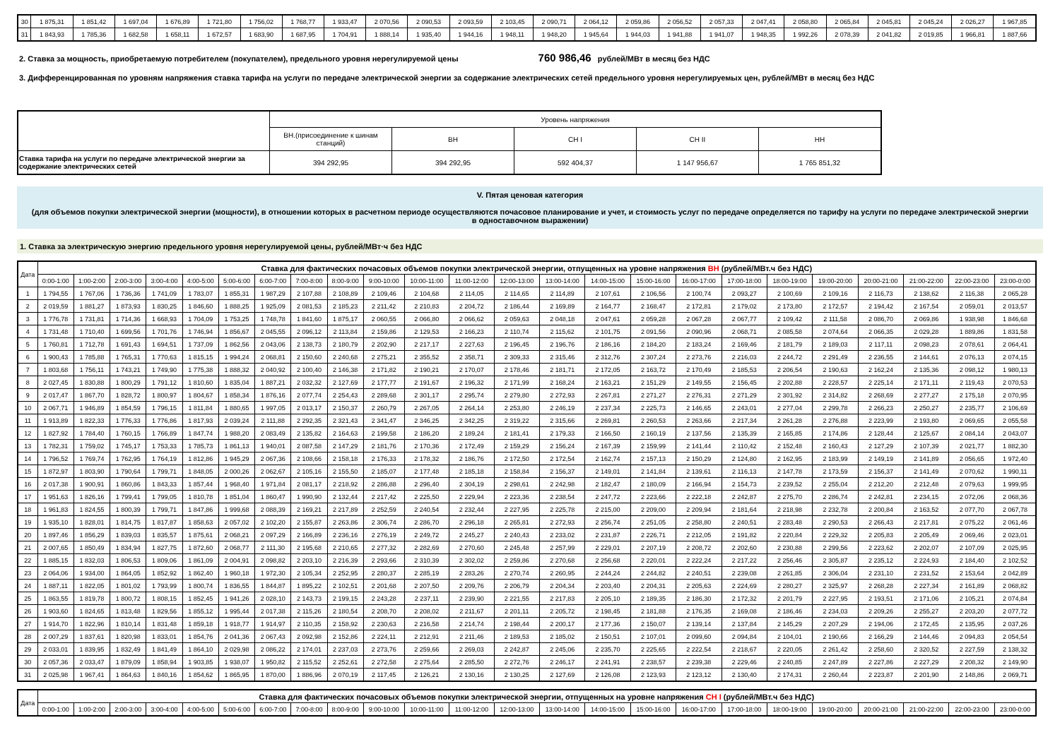| 30 | 1 875,31 | 1 851,42 | 1 697,04 | 1 676,89 | 1 721,80 | 1 756,02 | 1 768,77 | 1 933,47 | 2 070,56 | 2 090,53 | 2 093,59 | 2 103,45 | 2 090,71 | 2 064,12 | 2 059,86 | 2 056,52 | 2 057,33 | 2 047,41 | 2 058,80 | 2 065,84 | 2 045,81 | 2 045,24 | 2 026,27 | 1 967,85 |
| 31 | 1 843,93 | 1 785,36 | 1 682,58 | 1 658,11 | 1 672,57 | 1 683,90 | 1 687,95 | 1 704,91 | 1 888,14 | 1 935,40 | 1 944,16 | 1 948,11 | 1 948,20 | 1 945,64 | 1 944,03 | 1 941,88 | 1 941,07 | 1 948,35 | 1 992,26 | 2 078,39 | 2 041,82 | 2 019,85 | 1 966,81 | 1 887,66 |
2. Ставка за мощность, приобретаемую потребителем (покупателем), предельного уровня нерегулируемой цены 760 986,46 рублей/МВт в месяц без НДС
3. Дифференцированная по уровням напряжения ставка тарифа на услуги по передаче электрической энергии за содержание электрических сетей предельного уровня нерегулируемых цен, рублей/МВт в месяц без НДС
| | Уровень напряжения | | | | |
| | ВН.(присоединение к шинам станций) | ВН | СН I | СН II | НН |
| Ставка тарифа на услуги по передаче электрической энергии за содержание электрических сетей | 394 292,95 | 394 292,95 | 592 404,37 | 1 147 956,67 | 1 765 851,32 |
V. Пятая ценовая категория
(для объемов покупки электрической энергии (мощности), в отношении которых в расчетном периоде осуществляются почасовое планирование и учет, и стоимость услуг по передаче определяется по тарифу на услуги по передаче электрической энергии в одноставочном выражении)
1. Ставка за электрическую энергию предельного уровня нерегулируемой цены, рублей/МВт·ч без НДС
| Дата | Ставка для фактических почасовых объемов покупки электрической энергии, отпущенных на уровне напряжения ВН (рублей/МВт.ч без НДС) | | | | | | | | | | | | | | | | | | | | | | | |
| --- | --- | --- | --- | --- | --- | --- | --- | --- | --- | --- | --- | --- | --- | --- | --- | --- | --- | --- | --- | --- | --- | --- | --- | --- |
| | 0:00-1:00 | 1:00-2:00 | 2:00-3:00 | 3:00-4:00 | 4:00-5:00 | 5:00-6:00 | 6:00-7:00 | 7:00-8:00 | 8:00-9:00 | 9:00-10:00 | 10:00-11:00 | 11:00-12:00 | 12:00-13:00 | 13:00-14:00 | 14:00-15:00 | 15:00-16:00 | 16:00-17:00 | 17:00-18:00 | 18:00-19:00 | 19:00-20:00 | 20:00-21:00 | 21:00-22:00 | 22:00-23:00 | 23:00-0:00 |
| 1 | 1 794,55 | 1 767,06 | 1 736,36 | 1 741,09 | 1 783,07 | 1 855,31 | 1 987,29 | 2 107,88 | 2 108,89 | 2 109,46 | 2 104,68 | 2 114,05 | 2 114,65 | 2 114,89 | 2 107,61 | 2 106,56 | 2 100,74 | 2 093,27 | 2 100,69 | 2 109,16 | 2 116,73 | 2 138,62 | 2 116,38 | 2 065,28 |
| 2 | 2 019,59 | 1 881,27 | 1 873,93 | 1 830,25 | 1 846,60 | 1 888,25 | 1 925,09 | 2 081,53 | 2 185,23 | 2 211,42 | 2 210,83 | 2 204,72 | 2 186,44 | 2 169,89 | 2 164,77 | 2 168,47 | 2 172,81 | 2 179,02 | 2 173,80 | 2 172,57 | 2 194,42 | 2 167,54 | 2 059,01 | 2 013,57 |
| 3 | 1 776,78 | 1 731,81 | 1 714,36 | 1 668,93 | 1 704,09 | 1 753,25 | 1 748,78 | 1 841,60 | 1 875,17 | 2 060,55 | 2 066,80 | 2 066,62 | 2 059,63 | 2 048,18 | 2 047,61 | 2 059,28 | 2 067,28 | 2 067,77 | 2 109,42 | 2 111,58 | 2 086,70 | 2 069,86 | 1 938,98 | 1 846,68 |
| 4 | 1 731,48 | 1 710,40 | 1 699,56 | 1 701,76 | 1 746,94 | 1 856,67 | 2 045,55 | 2 096,12 | 2 113,84 | 2 159,86 | 2 129,53 | 2 166,23 | 2 110,74 | 2 115,62 | 2 101,75 | 2 091,56 | 2 090,96 | 2 068,71 | 2 085,58 | 2 074,64 | 2 066,35 | 2 029,28 | 1 889,86 | 1 831,58 |
| 5 | 1 760,81 | 1 712,78 | 1 691,43 | 1 694,51 | 1 737,09 | 1 862,56 | 2 043,06 | 2 138,73 | 2 180,79 | 2 202,90 | 2 217,17 | 2 227,63 | 2 196,45 | 2 196,76 | 2 186,16 | 2 184,20 | 2 183,24 | 2 169,46 | 2 181,79 | 2 189,03 | 2 117,11 | 2 098,23 | 2 078,61 | 2 064,41 |
| 6 | 1 900,43 | 1 785,88 | 1 765,31 | 1 770,63 | 1 815,15 | 1 994,24 | 2 068,81 | 2 150,60 | 2 240,68 | 2 275,21 | 2 355,52 | 2 358,71 | 2 309,33 | 2 315,46 | 2 312,76 | 2 307,24 | 2 273,76 | 2 216,03 | 2 244,72 | 2 291,49 | 2 236,55 | 2 144,61 | 2 076,13 | 2 074,15 |
| 7 | 1 803,68 | 1 756,11 | 1 743,21 | 1 749,90 | 1 775,38 | 1 888,32 | 2 040,92 | 2 100,40 | 2 146,38 | 2 171,82 | 2 190,21 | 2 170,07 | 2 178,46 | 2 181,71 | 2 172,05 | 2 163,72 | 2 170,49 | 2 185,53 | 2 206,54 | 2 190,63 | 2 162,24 | 2 135,36 | 2 098,12 | 1 980,13 |
| 8 | 2 027,45 | 1 830,88 | 1 800,29 | 1 791,12 | 1 810,60 | 1 835,04 | 1 887,21 | 2 032,32 | 2 127,69 | 2 177,77 | 2 191,67 | 2 196,32 | 2 171,99 | 2 168,24 | 2 163,21 | 2 151,29 | 2 149,55 | 2 156,45 | 2 202,88 | 2 228,57 | 2 225,14 | 2 171,11 | 2 119,43 | 2 070,53 |
| 9 | 2 017,47 | 1 867,70 | 1 828,72 | 1 800,97 | 1 804,67 | 1 858,34 | 1 876,16 | 2 077,74 | 2 254,43 | 2 289,68 | 2 301,17 | 2 295,74 | 2 279,80 | 2 272,93 | 2 267,81 | 2 271,27 | 2 276,31 | 2 271,29 | 2 301,92 | 2 314,82 | 2 268,69 | 2 277,27 | 2 175,18 | 2 070,95 |
| 10 | 2 067,71 | 1 946,89 | 1 854,59 | 1 796,15 | 1 811,84 | 1 880,65 | 1 997,05 | 2 013,17 | 2 150,37 | 2 260,79 | 2 267,05 | 2 264,14 | 2 253,80 | 2 246,19 | 2 237,34 | 2 225,73 | 2 146,65 | 2 243,01 | 2 277,04 | 2 299,78 | 2 266,23 | 2 250,27 | 2 235,77 | 2 106,69 |
| 11 | 1 913,89 | 1 822,33 | 1 776,33 | 1 776,86 | 1 817,93 | 2 039,24 | 2 111,88 | 2 292,35 | 2 321,43 | 2 341,47 | 2 346,25 | 2 342,25 | 2 319,22 | 2 315,66 | 2 269,81 | 2 260,53 | 2 263,66 | 2 217,34 | 2 261,28 | 2 276,88 | 2 223,99 | 2 193,80 | 2 069,65 | 2 055,58 |
| 12 | 1 827,92 | 1 784,40 | 1 760,15 | 1 766,89 | 1 847,74 | 1 988,20 | 2 083,49 | 2 135,82 | 2 164,63 | 2 199,58 | 2 186,20 | 2 189,24 | 2 181,41 | 2 179,33 | 2 166,50 | 2 160,19 | 2 137,56 | 2 135,39 | 2 165,85 | 2 174,86 | 2 128,44 | 2 125,67 | 2 084,14 | 2 043,07 |
| 13 | 1 782,31 | 1 759,02 | 1 745,17 | 1 753,33 | 1 785,73 | 1 861,13 | 1 940,01 | 2 087,58 | 2 147,29 | 2 181,76 | 2 170,36 | 2 172,49 | 2 159,29 | 2 156,24 | 2 167,39 | 2 159,99 | 2 141,44 | 2 110,42 | 2 152,48 | 2 160,43 | 2 127,29 | 2 107,39 | 2 021,77 | 1 882,30 |
| 14 | 1 796,52 | 1 769,74 | 1 762,95 | 1 764,19 | 1 812,86 | 1 945,29 | 2 067,36 | 2 108,66 | 2 158,18 | 2 176,33 | 2 178,32 | 2 186,76 | 2 172,50 | 2 172,54 | 2 162,74 | 2 157,13 | 2 150,29 | 2 124,80 | 2 162,95 | 2 183,99 | 2 149,19 | 2 141,89 | 2 056,65 | 1 972,40 |
| 15 | 1 872,97 | 1 803,90 | 1 790,64 | 1 799,71 | 1 848,05 | 2 000,26 | 2 062,67 | 2 105,16 | 2 155,50 | 2 185,07 | 2 177,48 | 2 185,18 | 2 158,84 | 2 156,37 | 2 149,01 | 2 141,84 | 2 139,61 | 2 116,13 | 2 147,78 | 2 173,59 | 2 156,37 | 2 141,49 | 2 070,62 | 1 990,11 |
| 16 | 2 017,38 | 1 900,91 | 1 860,86 | 1 843,33 | 1 857,44 | 1 968,40 | 1 971,84 | 2 081,17 | 2 218,92 | 2 286,88 | 2 296,40 | 2 304,19 | 2 298,61 | 2 242,98 | 2 182,47 | 2 180,09 | 2 166,94 | 2 154,73 | 2 239,52 | 2 255,04 | 2 212,20 | 2 212,48 | 2 079,63 | 1 999,95 |
| 17 | 1 951,63 | 1 826,16 | 1 799,41 | 1 799,05 | 1 810,78 | 1 851,04 | 1 860,47 | 1 990,90 | 2 132,44 | 2 217,42 | 2 225,50 | 2 229,94 | 2 223,36 | 2 238,54 | 2 247,72 | 2 223,66 | 2 222,18 | 2 242,87 | 2 275,70 | 2 286,74 | 2 242,81 | 2 234,15 | 2 072,06 | 2 068,36 |
| 18 | 1 961,83 | 1 824,55 | 1 800,39 | 1 799,71 | 1 847,86 | 1 999,68 | 2 088,39 | 2 169,21 | 2 217,89 | 2 252,59 | 2 240,54 | 2 232,44 | 2 227,95 | 2 225,78 | 2 215,00 | 2 209,00 | 2 209,94 | 2 181,64 | 2 218,98 | 2 232,78 | 2 200,84 | 2 163,52 | 2 077,70 | 2 067,78 |
| 19 | 1 935,10 | 1 828,01 | 1 814,75 | 1 817,87 | 1 858,63 | 2 057,02 | 2 102,20 | 2 155,87 | 2 263,86 | 2 306,74 | 2 286,70 | 2 296,18 | 2 265,81 | 2 272,93 | 2 256,74 | 2 251,05 | 2 258,80 | 2 240,51 | 2 283,48 | 2 290,53 | 2 266,43 | 2 217,81 | 2 075,22 | 2 061,46 |
| 20 | 1 897,46 | 1 856,29 | 1 839,03 | 1 835,57 | 1 875,61 | 2 068,21 | 2 097,29 | 2 166,89 | 2 236,16 | 2 276,19 | 2 249,72 | 2 245,27 | 2 240,43 | 2 233,02 | 2 231,87 | 2 226,71 | 2 212,05 | 2 191,82 | 2 220,84 | 2 229,32 | 2 205,83 | 2 205,49 | 2 069,46 | 2 023,01 |
| 21 | 2 007,65 | 1 850,49 | 1 834,94 | 1 827,75 | 1 872,60 | 2 068,77 | 2 111,30 | 2 195,68 | 2 210,65 | 2 277,32 | 2 282,69 | 2 270,60 | 2 245,48 | 2 257,99 | 2 229,01 | 2 207,19 | 2 208,72 | 2 202,60 | 2 230,88 | 2 299,56 | 2 223,62 | 2 202,07 | 2 107,09 | 2 025,95 |
| 22 | 1 885,15 | 1 832,03 | 1 806,53 | 1 809,06 | 1 861,09 | 2 004,91 | 2 098,82 | 2 203,10 | 2 216,39 | 2 293,66 | 2 310,39 | 2 302,02 | 2 259,86 | 2 270,68 | 2 256,68 | 2 220,01 | 2 222,24 | 2 217,22 | 2 256,46 | 2 305,87 | 2 235,12 | 2 224,93 | 2 184,40 | 2 102,52 |
| 23 | 2 064,06 | 1 934,00 | 1 864,05 | 1 852,92 | 1 862,40 | 1 960,18 | 1 972,30 | 2 105,34 | 2 252,95 | 2 280,37 | 2 285,19 | 2 283,26 | 2 270,74 | 2 260,95 | 2 244,24 | 2 244,82 | 2 240,51 | 2 239,08 | 2 261,85 | 2 306,04 | 2 231,10 | 2 231,52 | 2 153,64 | 2 042,89 |
| 24 | 1 887,11 | 1 822,05 | 1 801,02 | 1 793,99 | 1 800,74 | 1 836,55 | 1 844,87 | 1 895,22 | 2 102,51 | 2 201,68 | 2 207,50 | 2 209,76 | 2 206,79 | 2 204,34 | 2 203,40 | 2 204,31 | 2 205,63 | 2 224,69 | 2 280,27 | 2 325,97 | 2 268,28 | 2 227,34 | 2 161,89 | 2 068,82 |
| 25 | 1 863,55 | 1 819,78 | 1 800,72 | 1 808,15 | 1 852,45 | 1 941,26 | 2 028,10 | 2 143,73 | 2 199,15 | 2 243,28 | 2 237,11 | 2 239,90 | 2 221,55 | 2 217,83 | 2 205,10 | 2 189,35 | 2 186,30 | 2 172,32 | 2 201,79 | 2 227,95 | 2 193,51 | 2 171,06 | 2 105,21 | 2 074,84 |
| 26 | 1 903,60 | 1 824,65 | 1 813,48 | 1 829,56 | 1 855,12 | 1 995,44 | 2 017,38 | 2 115,26 | 2 180,54 | 2 208,70 | 2 208,02 | 2 211,67 | 2 201,11 | 2 205,72 | 2 198,45 | 2 181,88 | 2 176,35 | 2 169,08 | 2 186,46 | 2 234,03 | 2 209,26 | 2 255,27 | 2 203,20 | 2 077,72 |
| 27 | 1 914,70 | 1 822,96 | 1 810,14 | 1 831,48 | 1 859,18 | 1 918,77 | 1 914,97 | 2 110,35 | 2 158,92 | 2 230,63 | 2 216,58 | 2 214,74 | 2 198,44 | 2 200,17 | 2 177,36 | 2 150,07 | 2 139,14 | 2 137,84 | 2 145,29 | 2 207,29 | 2 194,06 | 2 172,45 | 2 135,95 | 2 037,26 |
| 28 | 2 007,29 | 1 837,61 | 1 820,98 | 1 833,01 | 1 854,76 | 2 041,36 | 2 067,43 | 2 092,98 | 2 152,86 | 2 224,11 | 2 212,91 | 2 211,46 | 2 189,53 | 2 185,02 | 2 150,51 | 2 107,01 | 2 099,60 | 2 094,84 | 2 104,01 | 2 190,66 | 2 166,29 | 2 144,46 | 2 094,83 | 2 054,54 |
| 29 | 2 033,01 | 1 839,95 | 1 832,49 | 1 841,49 | 1 864,10 | 2 029,98 | 2 086,22 | 2 174,01 | 2 237,03 | 2 273,76 | 2 259,66 | 2 269,03 | 2 242,87 | 2 245,06 | 2 235,70 | 2 225,65 | 2 222,54 | 2 218,67 | 2 220,05 | 2 261,42 | 2 258,60 | 2 320,52 | 2 227,59 | 2 138,32 |
| 30 | 2 057,36 | 2 033,47 | 1 879,09 | 1 858,94 | 1 903,85 | 1 938,07 | 1 950,82 | 2 115,52 | 2 252,61 | 2 272,58 | 2 275,64 | 2 285,50 | 2 272,76 | 2 246,17 | 2 241,91 | 2 238,57 | 2 239,38 | 2 229,46 | 2 240,85 | 2 247,89 | 2 227,86 | 2 227,29 | 2 208,32 | 2 149,90 |
| 31 | 2 025,98 | 1 967,41 | 1 864,63 | 1 840,16 | 1 854,62 | 1 865,95 | 1 870,00 | 1 886,96 | 2 070,19 | 2 117,45 | 2 126,21 | 2 130,16 | 2 130,25 | 2 127,69 | 2 126,08 | 2 123,93 | 2 123,12 | 2 130,40 | 2 174,31 | 2 260,44 | 2 223,87 | 2 201,90 | 2 148,86 | 2 069,71 |
| Дата | Ставка для фактических почасовых объемов покупки электрической энергии, отпущенных на уровне напряжения СН I (рублей/МВт.ч без НДС) | | | | | | | | | | | | | | | | | | | | | | | |
| --- | --- | --- | --- | --- | --- | --- | --- | --- | --- | --- | --- | --- | --- | --- | --- | --- | --- | --- | --- | --- | --- | --- | --- | --- |
| | 0:00-1:00 | 1:00-2:00 | 2:00-3:00 | 3:00-4:00 | 4:00-5:00 | 5:00-6:00 | 6:00-7:00 | 7:00-8:00 | 8:00-9:00 | 9:00-10:00 | 10:00-11:00 | 11:00-12:00 | 12:00-13:00 | 13:00-14:00 | 14:00-15:00 | 15:00-16:00 | 16:00-17:00 | 17:00-18:00 | 18:00-19:00 | 19:00-20:00 | 20:00-21:00 | 21:00-22:00 | 22:00-23:00 | 23:00-0:00 |